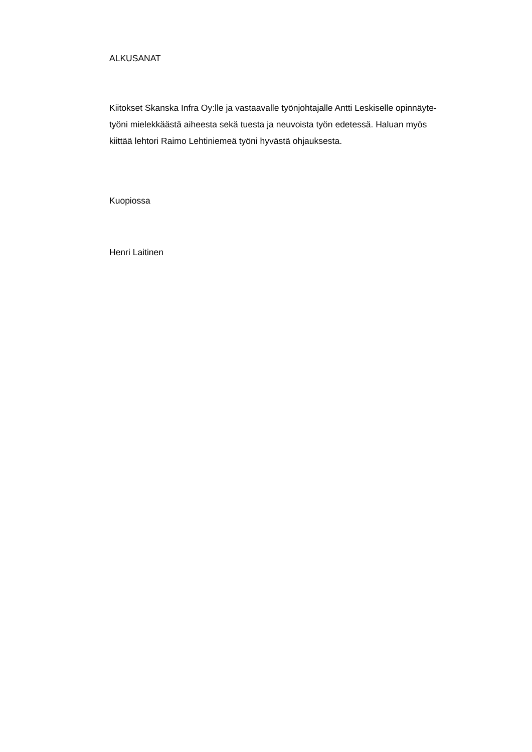ALKUSANAT
Kiitokset Skanska Infra Oy:lle ja vastaavalle työnjohtajalle Antti Leskiselle opinnäyte-
työni mielekkäästä aiheesta sekä tuesta ja neuvoista työn edetessä. Haluan myös
kiittää lehtori Raimo Lehtiniemeä työni hyvästä ohjauksesta.
Kuopiossa
Henri Laitinen